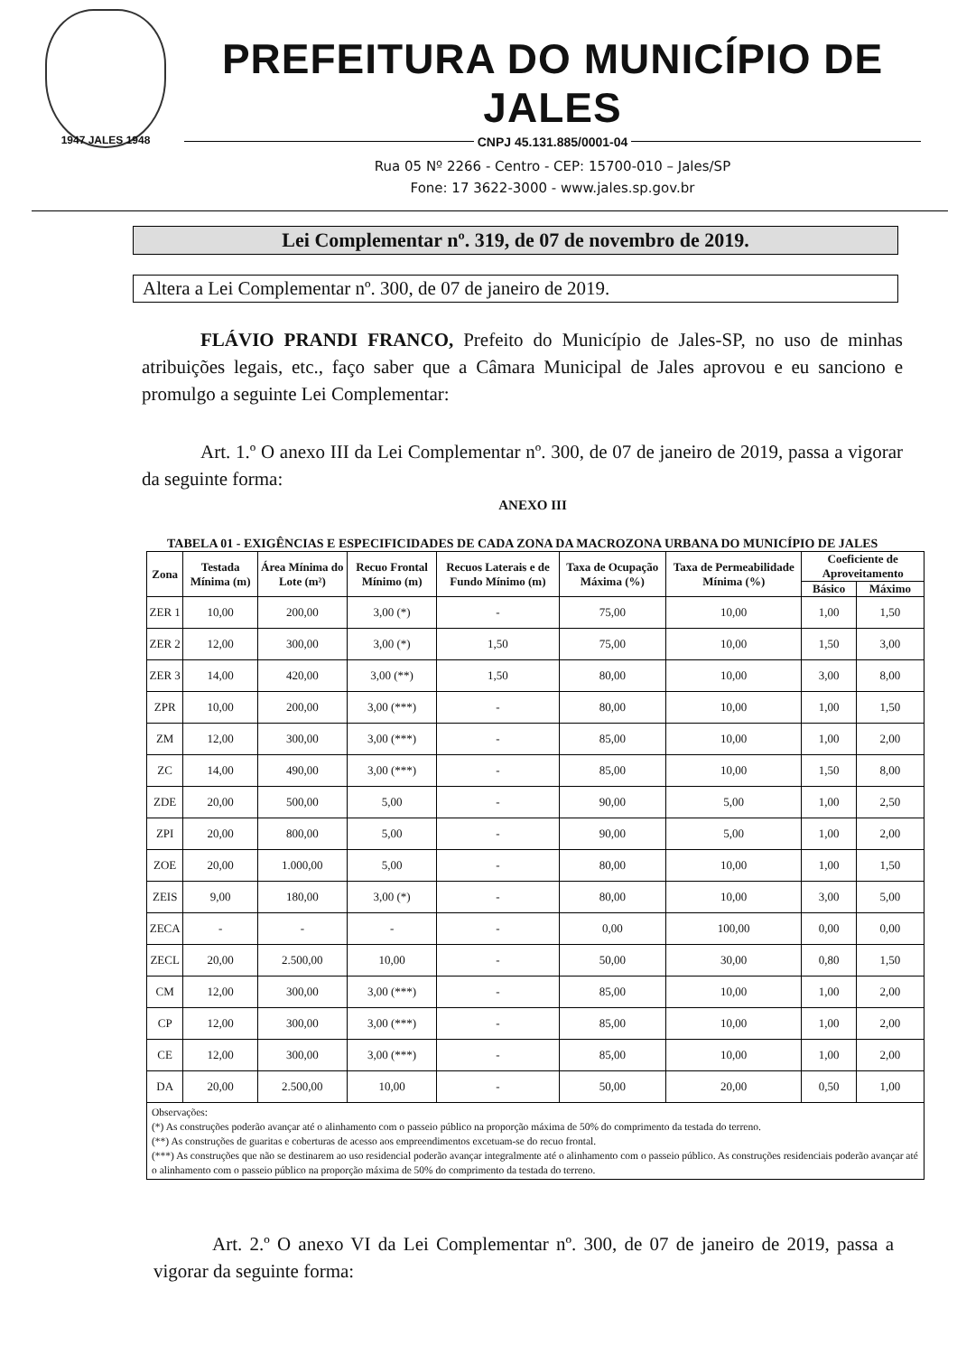1947 JALES 1948
PREFEITURA DO MUNICÍPIO DE JALES
CNPJ 45.131.885/0001-04
Rua 05 Nº 2266 - Centro - CEP: 15700-010 – Jales/SP
Fone: 17 3622-3000 - www.jales.sp.gov.br
Lei Complementar nº. 319, de 07 de novembro de 2019.
Altera a Lei Complementar nº. 300, de 07 de janeiro de 2019.
FLÁVIO PRANDI FRANCO, Prefeito do Município de Jales-SP, no uso de minhas atribuições legais, etc., faço saber que a Câmara Municipal de Jales aprovou e eu sanciono e promulgo a seguinte Lei Complementar:
Art. 1.º O anexo III da Lei Complementar nº. 300, de 07 de janeiro de 2019, passa a vigorar da seguinte forma:
ANEXO III
TABELA 01 - EXIGÊNCIAS E ESPECIFICIDADES DE CADA ZONA DA MACROZONA URBANA DO MUNICÍPIO DE JALES
| Zona | Testada Mínima (m) | Área Mínima do Lote (m²) | Recuo Frontal Mínimo (m) | Recuos Laterais e de Fundo Mínimo (m) | Taxa de Ocupação Máxima (%) | Taxa de Permeabilidade Mínima (%) | Coeficiente de Aproveitamento | |
| --- | --- | --- | --- | --- | --- | --- | --- | --- |
| | | | | | | | Básico | Máximo |
| ZER 1 | 10,00 | 200,00 | 3,00 (*) | - | 75,00 | 10,00 | 1,00 | 1,50 |
| ZER 2 | 12,00 | 300,00 | 3,00 (*) | 1,50 | 75,00 | 10,00 | 1,50 | 3,00 |
| ZER 3 | 14,00 | 420,00 | 3,00 (**) | 1,50 | 80,00 | 10,00 | 3,00 | 8,00 |
| ZPR | 10,00 | 200,00 | 3,00 (***) | - | 80,00 | 10,00 | 1,00 | 1,50 |
| ZM | 12,00 | 300,00 | 3,00 (***) | - | 85,00 | 10,00 | 1,00 | 2,00 |
| ZC | 14,00 | 490,00 | 3,00 (***) | - | 85,00 | 10,00 | 1,50 | 8,00 |
| ZDE | 20,00 | 500,00 | 5,00 | - | 90,00 | 5,00 | 1,00 | 2,50 |
| ZPI | 20,00 | 800,00 | 5,00 | - | 90,00 | 5,00 | 1,00 | 2,00 |
| ZOE | 20,00 | 1.000,00 | 5,00 | - | 80,00 | 10,00 | 1,00 | 1,50 |
| ZEIS | 9,00 | 180,00 | 3,00 (*) | - | 80,00 | 10,00 | 3,00 | 5,00 |
| ZECA | - | - | - | - | 0,00 | 100,00 | 0,00 | 0,00 |
| ZECL | 20,00 | 2.500,00 | 10,00 | - | 50,00 | 30,00 | 0,80 | 1,50 |
| CM | 12,00 | 300,00 | 3,00 (***) | - | 85,00 | 10,00 | 1,00 | 2,00 |
| CP | 12,00 | 300,00 | 3,00 (***) | - | 85,00 | 10,00 | 1,00 | 2,00 |
| CE | 12,00 | 300,00 | 3,00 (***) | - | 85,00 | 10,00 | 1,00 | 2,00 |
| DA | 20,00 | 2.500,00 | 10,00 | - | 50,00 | 20,00 | 0,50 | 1,00 |
| Observações: (*) As construções poderão avançar até o alinhamento com o passeio público na proporção máxima de 50% do comprimento da testada do terreno. (**) As construções de guaritas e coberturas de acesso aos empreendimentos excetuam-se do recuo frontal. (***) As construções que não se destinarem ao uso residencial poderão avançar integralmente até o alinhamento com o passeio público. As construções residenciais poderão avançar até o alinhamento com o passeio público na proporção máxima de 50% do comprimento da testada do terreno. | | | | | | | | |
Art. 2.º O anexo VI da Lei Complementar nº. 300, de 07 de janeiro de 2019, passa a vigorar da seguinte forma: